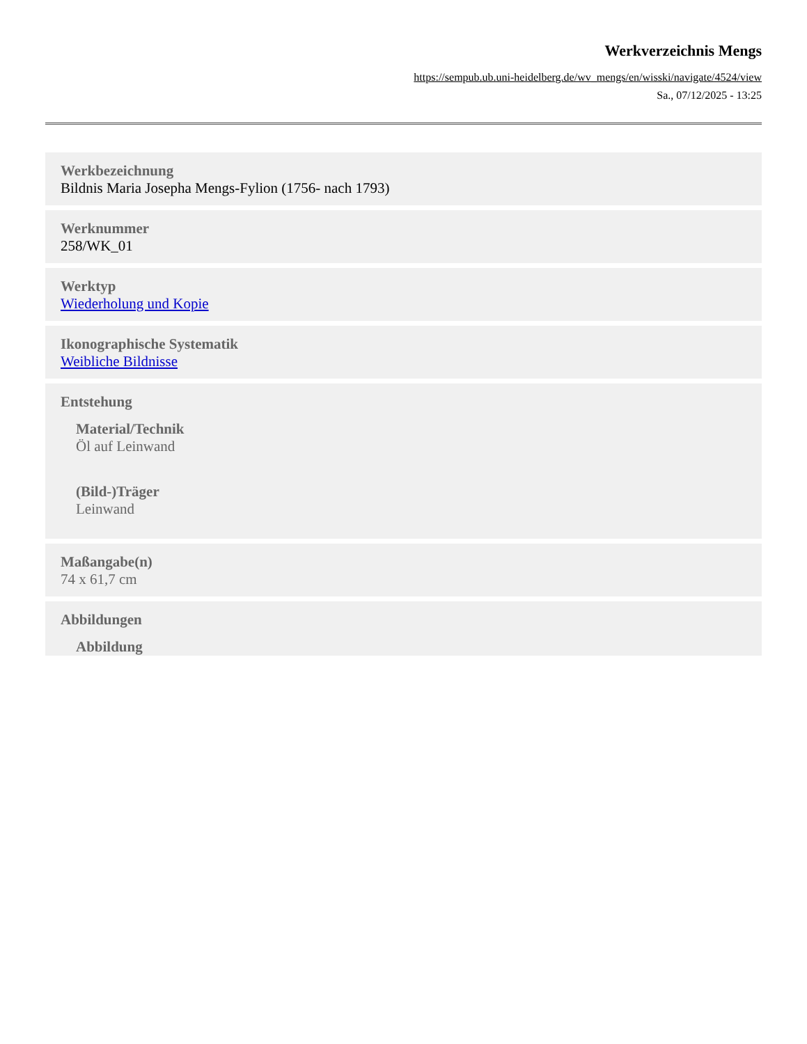Werkverzeichnis Mengs
https://sempub.ub.uni-heidelberg.de/wv_mengs/en/wisski/navigate/4524/view
Sa., 07/12/2025 - 13:25
Werkbezeichnung
Bildnis Maria Josepha Mengs-Fylion (1756- nach 1793)
Werknummer
258/WK_01
Werktyp
Wiederholung und Kopie
Ikonographische Systematik
Weibliche Bildnisse
Entstehung
Material/Technik
Öl auf Leinwand
(Bild-)Träger
Leinwand
Maßangabe(n)
74 x 61,7 cm
Abbildungen
Abbildung